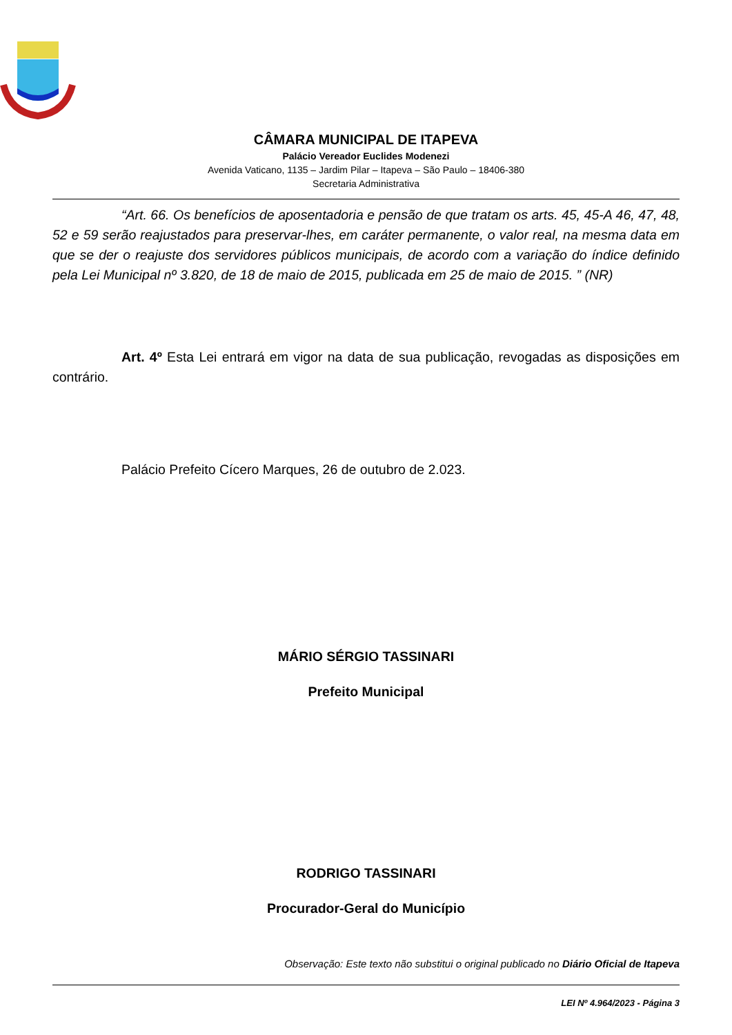CÂMARA MUNICIPAL DE ITAPEVA
Palácio Vereador Euclides Modenezi
Avenida Vaticano, 1135 – Jardim Pilar – Itapeva – São Paulo – 18406-380
Secretaria Administrativa
“Art. 66. Os benefícios de aposentadoria e pensão de que tratam os arts. 45, 45-A 46, 47, 48, 52 e 59 serão reajustados para preservar-lhes, em caráter permanente, o valor real, na mesma data em que se der o reajuste dos servidores públicos municipais, de acordo com a variação do índice definido pela Lei Municipal nº 3.820, de 18 de maio de 2015, publicada em 25 de maio de 2015. ” (NR)
Art. 4º Esta Lei entrará em vigor na data de sua publicação, revogadas as disposições em contrário.
Palácio Prefeito Cícero Marques, 26 de outubro de 2.023.
MÁRIO SÉRGIO TASSINARI
Prefeito Municipal
RODRIGO TASSINARI
Procurador-Geral do Município
Observação: Este texto não substitui o original publicado no Diário Oficial de Itapeva
LEI Nº 4.964/2023 - Página 3